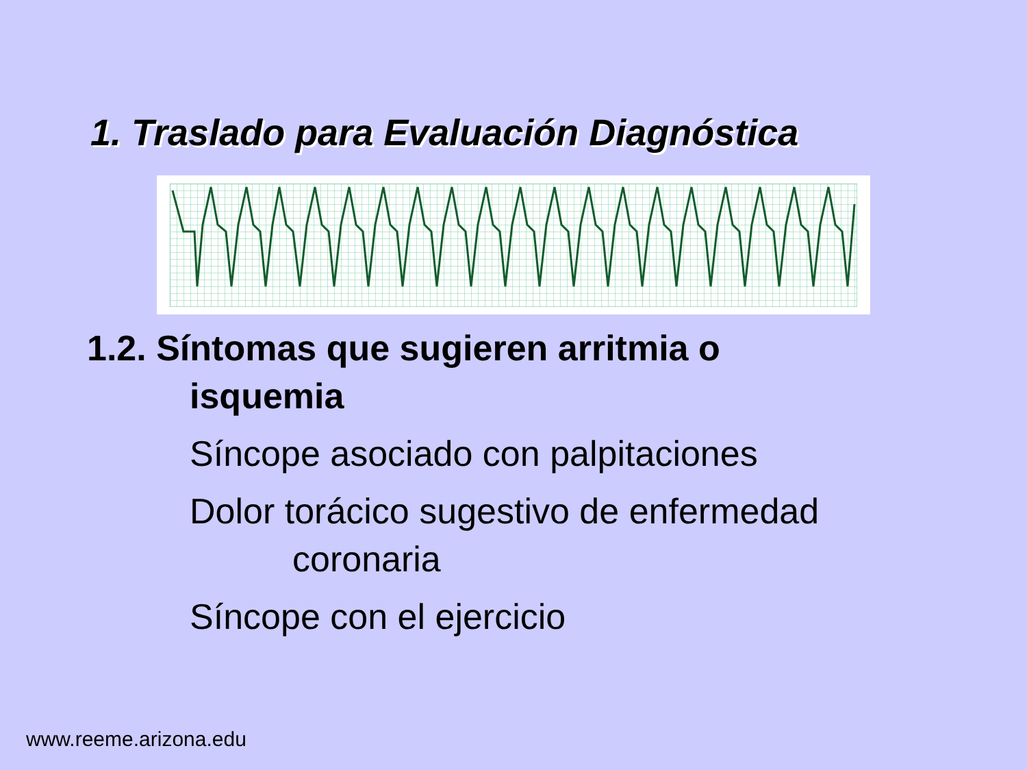1. Traslado para Evaluación Diagnóstica
1.2. Síntomas que sugieren arritmia o
isquemia
Síncope asociado con palpitaciones
Dolor torácico sugestivo de enfermedad
coronaria
Síncope con el ejercicio
www.reeme.arizona.edu